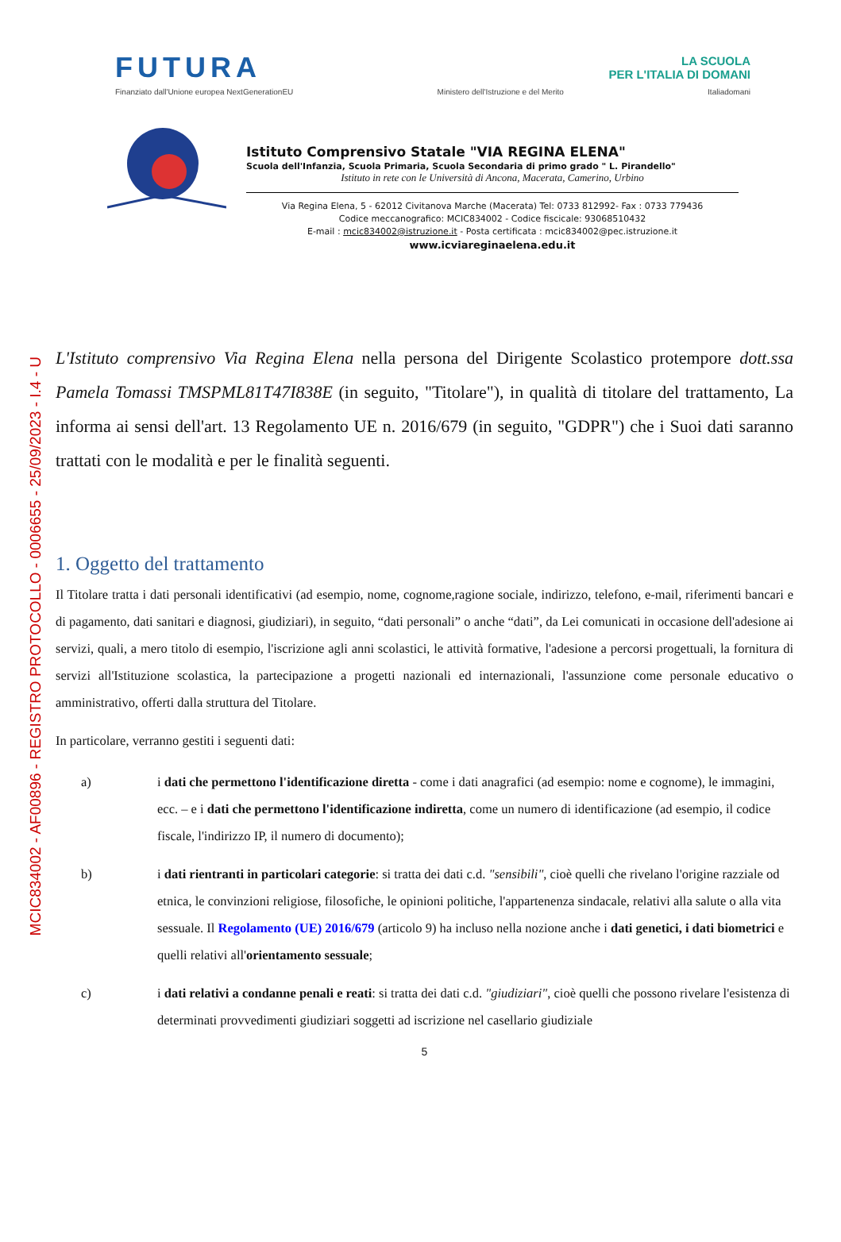MCIC834002 - AF00896 - REGISTRO PROTOCOLLO - 0006655 - 25/09/2023 - I.4 - U
FUTURA
LA SCUOLA
PER L'ITALIA DI DOMANI
Finanziato dall'Unione europea NextGenerationEU Ministero dell'Istruzione e del Merito Italiadomani
Istituto Comprensivo Statale "VIA REGINA ELENA"
Scuola dell'Infanzia, Scuola Primaria, Scuola Secondaria di primo grado " L. Pirandello"
Istituto in rete con le Università di Ancona, Macerata, Camerino, Urbino
Via Regina Elena, 5 - 62012 Civitanova Marche (Macerata) Tel: 0733 812992- Fax : 0733 779436
Codice meccanografico: MCIC834002 - Codice fiscicale: 93068510432
E-mail : mcic834002@istruzione.it - Posta certificata : mcic834002@pec.istruzione.it
www.icviareginaelena.edu.it
L'Istituto comprensivo Via Regina Elena nella persona del Dirigente Scolastico protempore dott.ssa Pamela Tomassi TMSPML81T47I838E (in seguito, "Titolare"), in qualità di titolare del trattamento, La informa ai sensi dell'art. 13 Regolamento UE n. 2016/679 (in seguito, "GDPR") che i Suoi dati saranno trattati con le modalità e per le finalità seguenti.
1. Oggetto del trattamento
Il Titolare tratta i dati personali identificativi (ad esempio, nome, cognome,ragione sociale, indirizzo, telefono, e-mail, riferimenti bancari e di pagamento, dati sanitari e diagnosi, giudiziari), in seguito, “dati personali” o anche “dati”, da Lei comunicati in occasione dell'adesione ai servizi, quali, a mero titolo di esempio, l'iscrizione agli anni scolastici, le attività formative, l'adesione a percorsi progettuali, la fornitura di servizi all'Istituzione scolastica, la partecipazione a progetti nazionali ed internazionali, l'assunzione come personale educativo o amministrativo, offerti dalla struttura del Titolare.
In particolare, verranno gestiti i seguenti dati:
a) i dati che permettono l'identificazione diretta - come i dati anagrafici (ad esempio: nome e cognome), le immagini, ecc. – e i dati che permettono l'identificazione indiretta, come un numero di identificazione (ad esempio, il codice fiscale, l'indirizzo IP, il numero di documento);
b) i dati rientranti in particolari categorie: si tratta dei dati c.d. "sensibili", cioè quelli che rivelano l'origine razziale od etnica, le convinzioni religiose, filosofiche, le opinioni politiche, l'appartenenza sindacale, relativi alla salute o alla vita sessuale. Il Regolamento (UE) 2016/679 (articolo 9) ha incluso nella nozione anche i dati genetici, i dati biometrici e quelli relativi all'orientamento sessuale;
c) i dati relativi a condanne penali e reati: si tratta dei dati c.d. "giudiziari", cioè quelli che possono rivelare l'esistenza di determinati provvedimenti giudiziari soggetti ad iscrizione nel casellario giudiziale
5